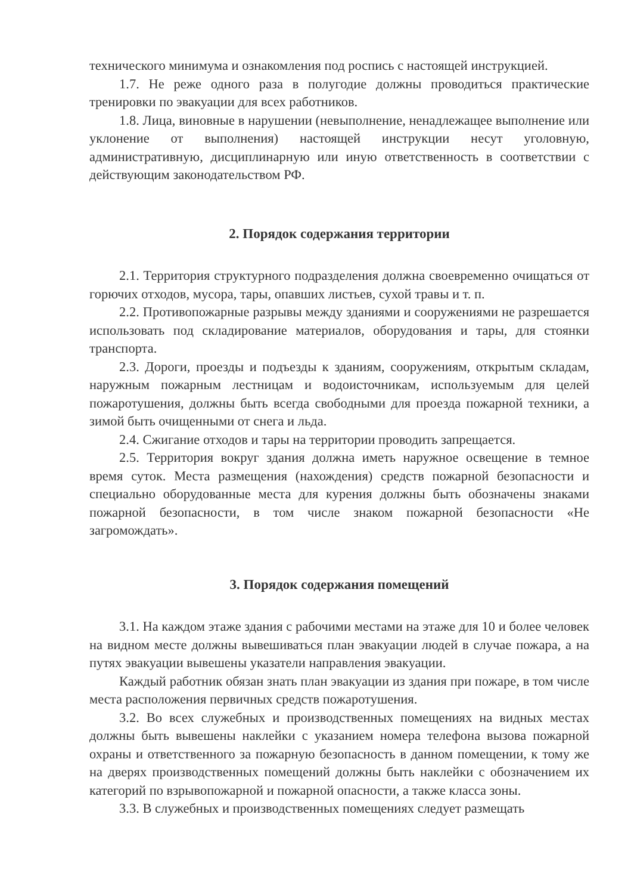технического минимума и ознакомления под роспись с настоящей инструкцией.
1.7. Не реже одного раза в полугодие должны проводиться практические тренировки по эвакуации для всех работников.
1.8. Лица, виновные в нарушении (невыполнение, ненадлежащее выполнение или уклонение от выполнения) настоящей инструкции несут уголовную, административную, дисциплинарную или иную ответственность в соответствии с действующим законодательством РФ.
2. Порядок содержания территории
2.1. Территория структурного подразделения должна своевременно очищаться от горючих отходов, мусора, тары, опавших листьев, сухой травы и т. п.
2.2. Противопожарные разрывы между зданиями и сооружениями не разрешается использовать под складирование материалов, оборудования и тары, для стоянки транспорта.
2.3. Дороги, проезды и подъезды к зданиям, сооружениям, открытым складам, наружным пожарным лестницам и водоисточникам, используемым для целей пожаротушения, должны быть всегда свободными для проезда пожарной техники, а зимой быть очищенными от снега и льда.
2.4. Сжигание отходов и тары на территории проводить запрещается.
2.5. Территория вокруг здания должна иметь наружное освещение в темное время суток. Места размещения (нахождения) средств пожарной безопасности и специально оборудованные места для курения должны быть обозначены знаками пожарной безопасности, в том числе знаком пожарной безопасности «Не загромождать».
3. Порядок содержания помещений
3.1. На каждом этаже здания с рабочими местами на этаже для 10 и более человек на видном месте должны вывешиваться план эвакуации людей в случае пожара, а на путях эвакуации вывешены указатели направления эвакуации.
Каждый работник обязан знать план эвакуации из здания при пожаре, в том числе места расположения первичных средств пожаротушения.
3.2. Во всех служебных и производственных помещениях на видных местах должны быть вывешены наклейки с указанием номера телефона вызова пожарной охраны и ответственного за пожарную безопасность в данном помещении, к тому же на дверях производственных помещений должны быть наклейки с обозначением их категорий по взрывопожарной и пожарной опасности, а также класса зоны.
3.3. В служебных и производственных помещениях следует размещать